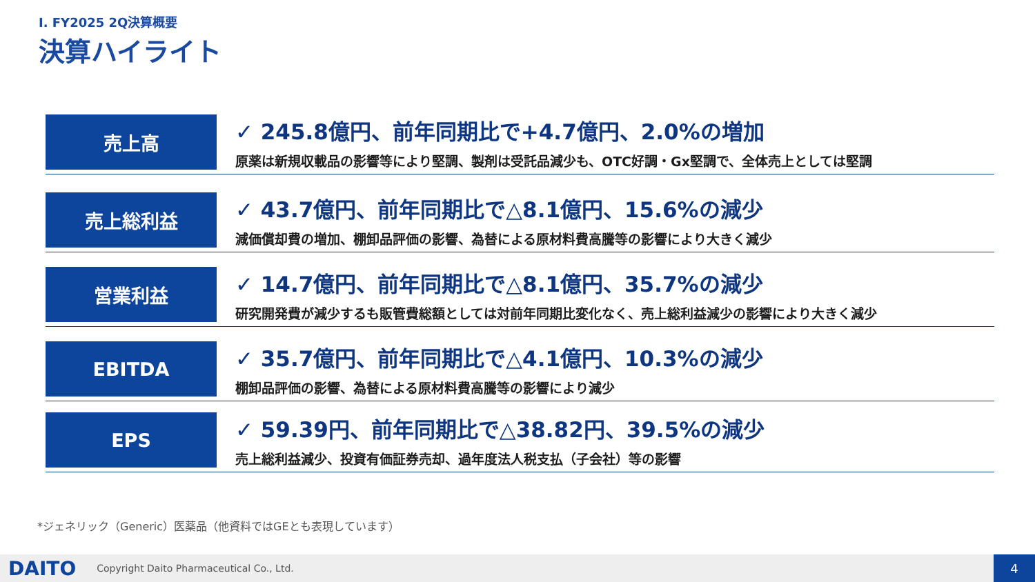I. FY2025 2Q決算概要
決算ハイライト
売上高
✓ 245.8億円、前年同期比で+4.7億円、2.0%の増加
原薬は新規収載品の影響等により堅調、製剤は受託品減少も、OTC好調・Gx堅調で、全体売上としては堅調
売上総利益
✓ 43.7億円、前年同期比で△8.1億円、15.6%の減少
減価償却費の増加、棚卸品評価の影響、為替による原材料費高騰等の影響により大きく減少
営業利益
✓ 14.7億円、前年同期比で△8.1億円、35.7%の減少
研究開発費が減少するも販管費総額としては対前年同期比変化なく、売上総利益減少の影響により大きく減少
EBITDA
✓ 35.7億円、前年同期比で△4.1億円、10.3%の減少
棚卸品評価の影響、為替による原材料費高騰等の影響により減少
EPS
✓ 59.39円、前年同期比で△38.82円、39.5%の減少
売上総利益減少、投資有価証券売却、過年度法人税支払（子会社）等の影響
*ジェネリック（Generic）医薬品（他資料ではGEとも表現しています）
DAITO Copyright Daito Pharmaceutical Co., Ltd.
4